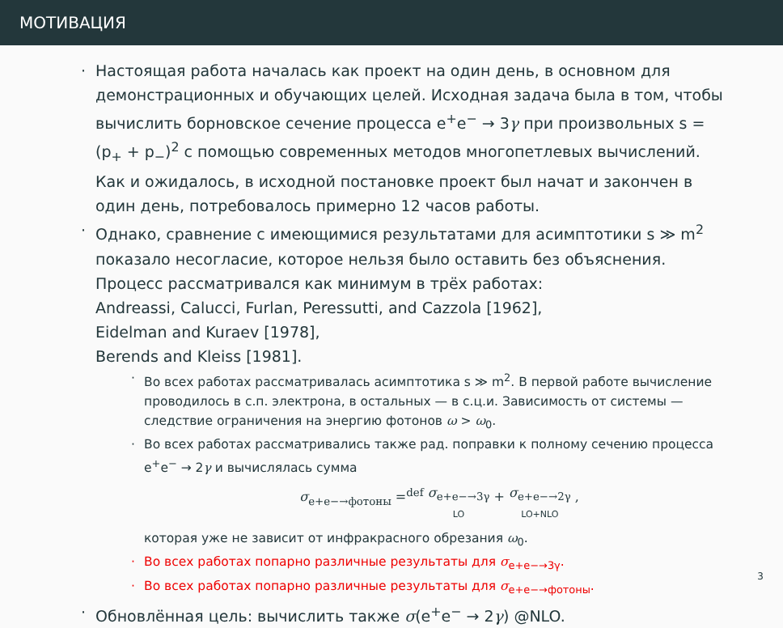МОТИВАЦИЯ
· Настоящая работа началась как проект на один день, в основном для демонстрационных и обучающих целей. Исходная задача была в том, чтобы вычислить борновское сечение процесса e<sup>+</sup>e<sup>−</sup> → 3γ при произвольных s = (p<sub>+</sub> + p<sub>−</sub>)<sup>2</sup> с помощью современных методов многопетлевых вычислений. Как и ожидалось, в исходной постановке проект был начат и закончен в один день, потребовалось примерно 12 часов работы.
· Однако, сравнение с имеющимися результатами для асимптотики s ≫ m<sup>2</sup> показало несогласие, которое нельзя было оставить без объяснения. Процесс рассматривался как минимум в трёх работах:
Andreassi, Calucci, Furlan, Peressutti, and Cazzola [1962],
Eidelman and Kuraev [1978],
Berends and Kleiss [1981].
· Во всех работах рассматривалась асимптотика s ≫ m<sup>2</sup>. В первой работе вычисление проводилось в с.п. электрона, в остальных — в с.ц.и. Зависимость от системы — следствие ограничения на энергию фотонов ω > ω<sub>0</sub>.
· Во всех работах рассматривались также рад. поправки к полному сечению процесса e<sup>+</sup>e<sup>−</sup> → 2γ и вычислялась сумма
σ<sub>e+e−→фотоны</sub> =<sup>def</sup> σ<sub>e+e−→3γ</sub> LO + σ<sub>e+e−→2γ</sub> LO+NLO ,
которая уже не зависит от инфракрасного обрезания ω<sub>0</sub>.
· Во всех работах попарно различные результаты для σ<sub>e+e−→3γ</sub>.
· Во всех работах попарно различные результаты для σ<sub>e+e−→фотоны</sub>.
· Обновлённая цель: вычислить также σ(e<sup>+</sup>e<sup>−</sup> → 2γ) @NLO.
3